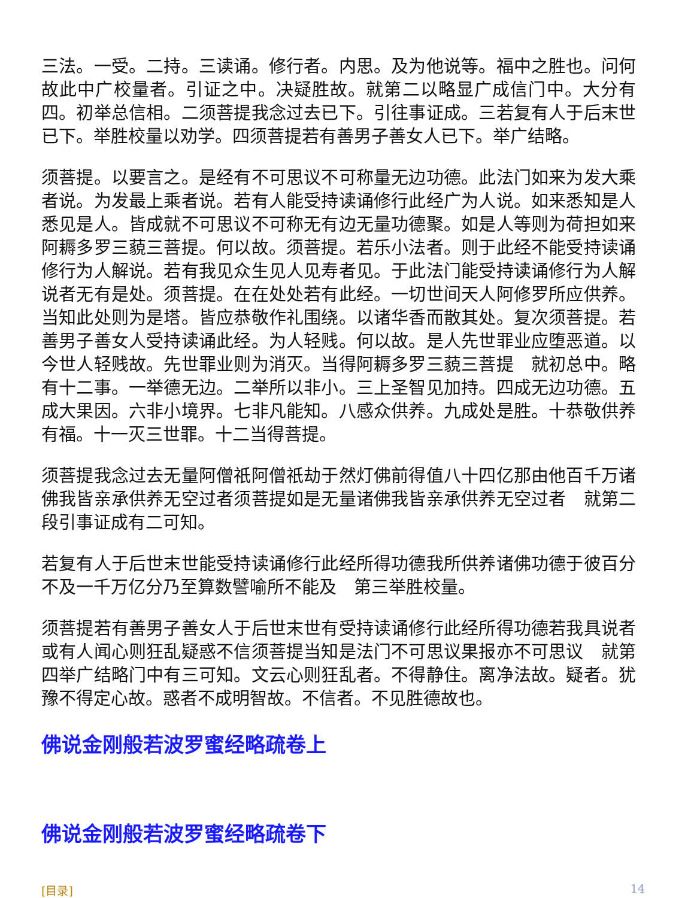三法。一受。二持。三读诵。修行者。内思。及为他说等。福中之胜也。问何故此中广校量者。引证之中。决疑胜故。就第二以略显广成信门中。大分有四。初举总信相。二须菩提我念过去已下。引往事证成。三若复有人于后末世已下。举胜校量以劝学。四须菩提若有善男子善女人已下。举广结略。
须菩提。以要言之。是经有不可思议不可称量无边功德。此法门如来为发大乘者说。为发最上乘者说。若有人能受持读诵修行此经广为人说。如来悉知是人悉见是人。皆成就不可思议不可称无有边无量功德聚。如是人等则为荷担如来阿耨多罗三藐三菩提。何以故。须菩提。若乐小法者。则于此经不能受持读诵修行为人解说。若有我见众生见人见寿者见。于此法门能受持读诵修行为人解说者无有是处。须菩提。在在处处若有此经。一切世间天人阿修罗所应供养。当知此处则为是塔。皆应恭敬作礼围绕。以诸华香而散其处。复次须菩提。若善男子善女人受持读诵此经。为人轻贱。何以故。是人先世罪业应堕恶道。以今世人轻贱故。先世罪业则为消灭。当得阿耨多罗三藐三菩提　就初总中。略有十二事。一举德无边。二举所以非小。三上圣智见加持。四成无边功德。五成大果因。六非小境界。七非凡能知。八感众供养。九成处是胜。十恭敬供养有福。十一灭三世罪。十二当得菩提。
须菩提我念过去无量阿僧祇阿僧祇劫于然灯佛前得值八十四亿那由他百千万诸佛我皆亲承供养无空过者须菩提如是无量诸佛我皆亲承供养无空过者　就第二段引事证成有二可知。
若复有人于后世末世能受持读诵修行此经所得功德我所供养诸佛功德于彼百分不及一千万亿分乃至算数譬喻所不能及　第三举胜校量。
须菩提若有善男子善女人于后世末世有受持读诵修行此经所得功德若我具说者或有人闻心则狂乱疑惑不信须菩提当知是法门不可思议果报亦不可思议　就第四举广结略门中有三可知。文云心则狂乱者。不得静住。离净法故。疑者。犹豫不得定心故。惑者不成明智故。不信者。不见胜德故也。
佛说金刚般若波罗蜜经略疏卷上
佛说金刚般若波罗蜜经略疏卷下
[目录] 14